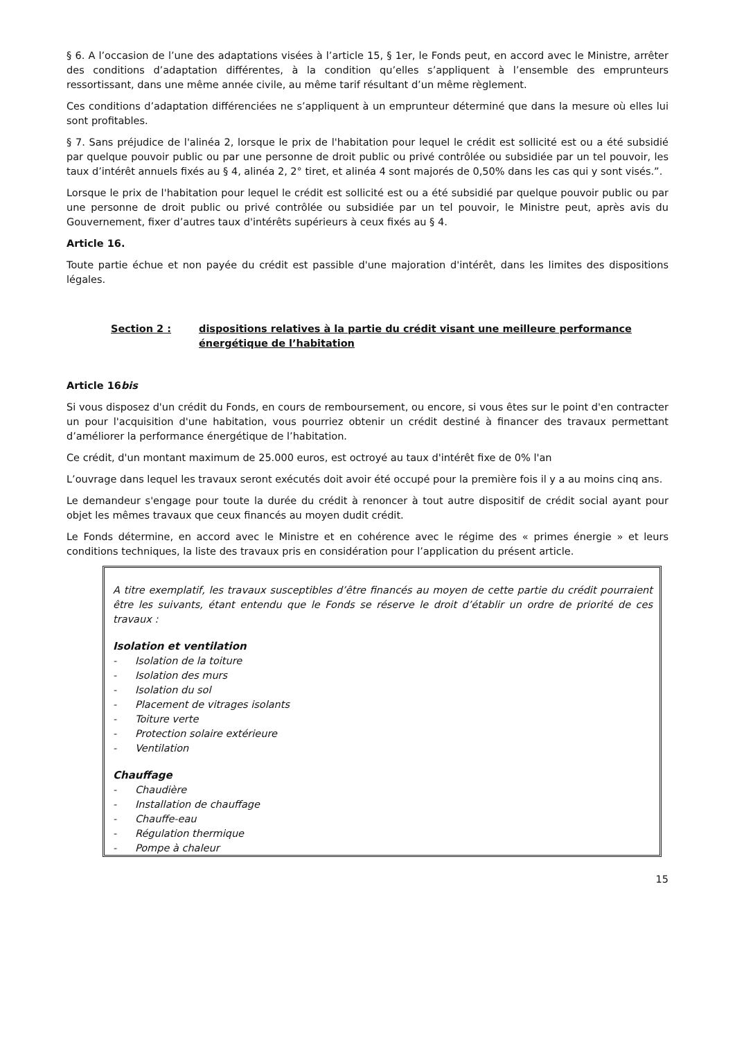§ 6. A l’occasion de l’une des adaptations visées à l’article 15, § 1er, le Fonds peut, en accord avec le Ministre, arrêter des conditions d’adaptation différentes, à la condition qu’elles s’appliquent à l’ensemble des emprunteurs ressortissant, dans une même année civile, au même tarif résultant d’un même règlement.
Ces conditions d’adaptation différenciées ne s’appliquent à un emprunteur déterminé que dans la mesure où elles lui sont profitables.
§ 7. Sans préjudice de l'alinéa 2, lorsque le prix de l'habitation pour lequel le crédit est sollicité est ou a été subsidié par quelque pouvoir public ou par une personne de droit public ou privé contrôlée ou subsidiée par un tel pouvoir, les taux d’intérêt annuels fixés au § 4, alinéa 2, 2° tiret, et alinéa 4 sont majorés de 0,50% dans les cas qui y sont visés.”.
Lorsque le prix de l'habitation pour lequel le crédit est sollicité est ou a été subsidié par quelque pouvoir public ou par une personne de droit public ou privé contrôlée ou subsidiée par un tel pouvoir, le Ministre peut, après avis du Gouvernement, fixer d’autres taux d'intérêts supérieurs à ceux fixés au § 4.
Article 16.
Toute partie échue et non payée du crédit est passible d'une majoration d'intérêt, dans les limites des dispositions légales.
Section 2 : dispositions relatives à la partie du crédit visant une meilleure performance énergétique de l’habitation
Article 16bis
Si vous disposez d'un crédit du Fonds, en cours de remboursement, ou encore, si vous êtes sur le point d'en contracter un pour l'acquisition d'une habitation, vous pourriez obtenir un crédit destiné à financer des travaux permettant d’améliorer la performance énergétique de l’habitation.
Ce crédit, d'un montant maximum de 25.000 euros, est octroyé au taux d'intérêt fixe de 0% l'an
L’ouvrage dans lequel les travaux seront exécutés doit avoir été occupé pour la première fois il y a au moins cinq ans.
Le demandeur s'engage pour toute la durée du crédit à renoncer à tout autre dispositif de crédit social ayant pour objet les mêmes travaux que ceux financés au moyen dudit crédit.
Le Fonds détermine, en accord avec le Ministre et en cohérence avec le régime des « primes énergie » et leurs conditions techniques, la liste des travaux pris en considération pour l’application du présent article.
A titre exemplatif, les travaux susceptibles d’être financés au moyen de cette partie du crédit pourraient être les suivants, étant entendu que le Fonds se réserve le droit d’établir un ordre de priorité de ces travaux :
Isolation et ventilation
- Isolation de la toiture
- Isolation des murs
- Isolation du sol
- Placement de vitrages isolants
- Toiture verte
- Protection solaire extérieure
- Ventilation
Chauffage
- Chaudière
- Installation de chauffage
- Chauffe-eau
- Régulation thermique
- Pompe à chaleur
15